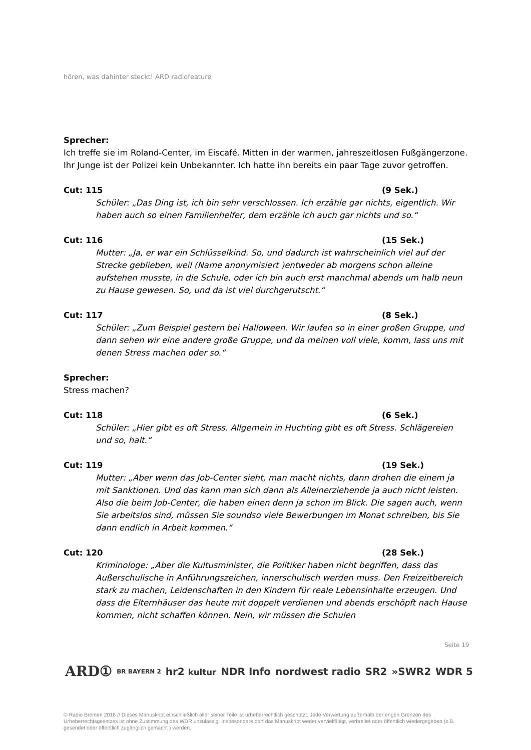hören, was dahinter steckt! ARD radiofeature
Sprecher:
Ich treffe sie im Roland-Center, im Eiscafé. Mitten in der warmen, jahreszeitlosen Fußgängerzone. Ihr Junge ist der Polizei kein Unbekannter. Ich hatte ihn bereits ein paar Tage zuvor getroffen.
Cut: 115 (9 Sek.)
Schüler: „Das Ding ist, ich bin sehr verschlossen. Ich erzähle gar nichts, eigentlich. Wir haben auch so einen Familienhelfer, dem erzähle ich auch gar nichts und so.“
Cut: 116 (15 Sek.)
Mutter: „Ja, er war ein Schlüsselkind. So, und dadurch ist wahrscheinlich viel auf der Strecke geblieben, weil (Name anonymisiert )entweder ab morgens schon alleine aufstehen musste, in die Schule, oder ich bin auch erst manchmal abends um halb neun zu Hause gewesen. So, und da ist viel durchgerutscht.“
Cut: 117 (8 Sek.)
Schüler: „Zum Beispiel gestern bei Halloween. Wir laufen so in einer großen Gruppe, und dann sehen wir eine andere große Gruppe, und da meinen voll viele, komm, lass uns mit denen Stress machen oder so.“
Sprecher:
Stress machen?
Cut: 118 (6 Sek.)
Schüler: „Hier gibt es oft Stress. Allgemein in Huchting gibt es oft Stress. Schlägereien und so, halt.“
Cut: 119 (19 Sek.)
Mutter: „Aber wenn das Job-Center sieht, man macht nichts, dann drohen die einem ja mit Sanktionen. Und das kann man sich dann als Alleinerziehende ja auch nicht leisten. Also die beim Job-Center, die haben einen denn ja schon im Blick. Die sagen auch, wenn Sie arbeitslos sind, müssen Sie soundso viele Bewerbungen im Monat schreiben, bis Sie dann endlich in Arbeit kommen.“
Cut: 120 (28 Sek.)
Kriminologe: „Aber die Kultusminister, die Politiker haben nicht begriffen, dass das Außerschulische in Anführungszeichen, innerschulisch werden muss. Den Freizeitbereich stark zu machen, Leidenschaften in den Kindern für reale Lebensinhalte erzeugen. Und dass die Elternhäuser das heute mit doppelt verdienen und abends erschöpft nach Hause kommen, nicht schaffen können. Nein, wir müssen die Schulen
Seite 19
ARD① BR BAYERN 2 hr2 kultur NDR Info nordwest radio SR2 »SWR2 WDR 5
© Radio Bremen 2018 // Dieses Manuskript einschließlich aller seiner Teile ist urheberrechtlich geschützt. Jede Verwertung außerhalb der engen Grenzen des Urheberrechtsgesetzes ist ohne Zustimmung des WDR unzulässig. Insbesondere darf das Manuskript weder vervielfältigt, verbreitet oder öffentlich wiedergegeben (z.B. gesendet oder öffentlich zugänglich gemacht ) werden.